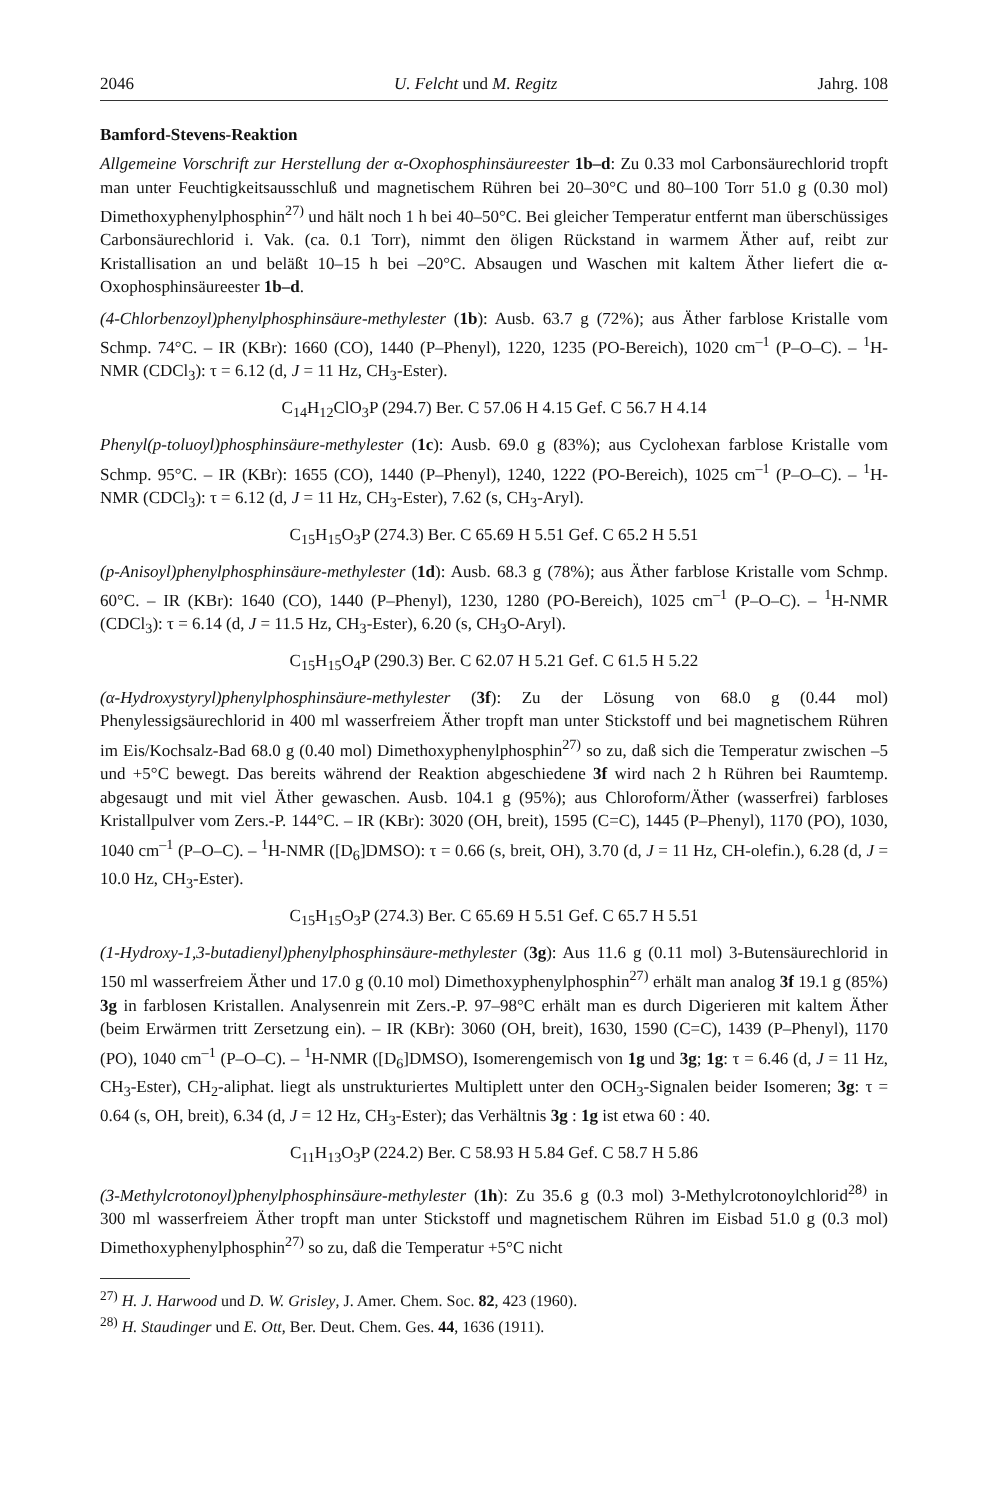2046 U. Felcht und M. Regitz Jahrg. 108
Bamford-Stevens-Reaktion
Allgemeine Vorschrift zur Herstellung der α-Oxophosphinsäureester 1b–d: Zu 0.33 mol Carbonsäurechlorid tropft man unter Feuchtigkeitsausschluß und magnetischem Rühren bei 20–30°C und 80–100 Torr 51.0 g (0.30 mol) Dimethoxyphenylphosphin<sup>27)</sup> und hält noch 1 h bei 40–50°C. Bei gleicher Temperatur entfernt man überschüssiges Carbonsäurechlorid i. Vak. (ca. 0.1 Torr), nimmt den öligen Rückstand in warmem Äther auf, reibt zur Kristallisation an und beläßt 10–15 h bei –20°C. Absaugen und Waschen mit kaltem Äther liefert die α-Oxophosphinsäureester 1b–d.
(4-Chlorbenzoyl)phenylphosphinsäure-methylester (1b): Ausb. 63.7 g (72%); aus Äther farblose Kristalle vom Schmp. 74°C. – IR (KBr): 1660 (CO), 1440 (P–Phenyl), 1220, 1235 (PO-Bereich), 1020 cm<sup>–1</sup> (P–O–C). – <sup>1</sup>H-NMR (CDCl<sub>3</sub>): τ = 6.12 (d, J = 11 Hz, CH<sub>3</sub>-Ester).
C<sub>14</sub>H<sub>12</sub>ClO<sub>3</sub>P (294.7) Ber. C 57.06 H 4.15 Gef. C 56.7 H 4.14
Phenyl(p-toluoyl)phosphinsäure-methylester (1c): Ausb. 69.0 g (83%); aus Cyclohexan farblose Kristalle vom Schmp. 95°C. – IR (KBr): 1655 (CO), 1440 (P–Phenyl), 1240, 1222 (PO-Bereich), 1025 cm<sup>–1</sup> (P–O–C). – <sup>1</sup>H-NMR (CDCl<sub>3</sub>): τ = 6.12 (d, J = 11 Hz, CH<sub>3</sub>-Ester), 7.62 (s, CH<sub>3</sub>-Aryl).
C<sub>15</sub>H<sub>15</sub>O<sub>3</sub>P (274.3) Ber. C 65.69 H 5.51 Gef. C 65.2 H 5.51
(p-Anisoyl)phenylphosphinsäure-methylester (1d): Ausb. 68.3 g (78%); aus Äther farblose Kristalle vom Schmp. 60°C. – IR (KBr): 1640 (CO), 1440 (P–Phenyl), 1230, 1280 (PO-Bereich), 1025 cm<sup>–1</sup> (P–O–C). – <sup>1</sup>H-NMR (CDCl<sub>3</sub>): τ = 6.14 (d, J = 11.5 Hz, CH<sub>3</sub>-Ester), 6.20 (s, CH<sub>3</sub>O-Aryl).
C<sub>15</sub>H<sub>15</sub>O<sub>4</sub>P (290.3) Ber. C 62.07 H 5.21 Gef. C 61.5 H 5.22
(α-Hydroxystyryl)phenylphosphinsäure-methylester (3f): Zu der Lösung von 68.0 g (0.44 mol) Phenylessigsäurechlorid in 400 ml wasserfreiem Äther tropft man unter Stickstoff und bei magnetischem Rühren im Eis/Kochsalz-Bad 68.0 g (0.40 mol) Dimethoxyphenylphosphin<sup>27)</sup> so zu, daß sich die Temperatur zwischen –5 und +5°C bewegt. Das bereits während der Reaktion abgeschiedene 3f wird nach 2 h Rühren bei Raumtemp. abgesaugt und mit viel Äther gewaschen. Ausb. 104.1 g (95%); aus Chloroform/Äther (wasserfrei) farbloses Kristallpulver vom Zers.-P. 144°C. – IR (KBr): 3020 (OH, breit), 1595 (C=C), 1445 (P–Phenyl), 1170 (PO), 1030, 1040 cm<sup>–1</sup> (P–O–C). – <sup>1</sup>H-NMR ([D<sub>6</sub>]DMSO): τ = 0.66 (s, breit, OH), 3.70 (d, J = 11 Hz, CH-olefin.), 6.28 (d, J = 10.0 Hz, CH<sub>3</sub>-Ester).
C<sub>15</sub>H<sub>15</sub>O<sub>3</sub>P (274.3) Ber. C 65.69 H 5.51 Gef. C 65.7 H 5.51
(1-Hydroxy-1,3-butadienyl)phenylphosphinsäure-methylester (3g): Aus 11.6 g (0.11 mol) 3-Butensäurechlorid in 150 ml wasserfreiem Äther und 17.0 g (0.10 mol) Dimethoxyphenylphosphin<sup>27)</sup> erhält man analog 3f 19.1 g (85%) 3g in farblosen Kristallen. Analysenrein mit Zers.-P. 97–98°C erhält man es durch Digerieren mit kaltem Äther (beim Erwärmen tritt Zersetzung ein). – IR (KBr): 3060 (OH, breit), 1630, 1590 (C=C), 1439 (P–Phenyl), 1170 (PO), 1040 cm<sup>–1</sup> (P–O–C). – <sup>1</sup>H-NMR ([D<sub>6</sub>]DMSO), Isomerengemisch von 1g und 3g; 1g: τ = 6.46 (d, J = 11 Hz, CH<sub>3</sub>-Ester), CH<sub>2</sub>-aliphat. liegt als unstrukturiertes Multiplett unter den OCH<sub>3</sub>-Signalen beider Isomeren; 3g: τ = 0.64 (s, OH, breit), 6.34 (d, J = 12 Hz, CH<sub>3</sub>-Ester); das Verhältnis 3g : 1g ist etwa 60 : 40.
C<sub>11</sub>H<sub>13</sub>O<sub>3</sub>P (224.2) Ber. C 58.93 H 5.84 Gef. C 58.7 H 5.86
(3-Methylcrotonoyl)phenylphosphinsäure-methylester (1h): Zu 35.6 g (0.3 mol) 3-Methylcrotonoylchlorid<sup>28)</sup> in 300 ml wasserfreiem Äther tropft man unter Stickstoff und magnetischem Rühren im Eisbad 51.0 g (0.3 mol) Dimethoxyphenylphosphin<sup>27)</sup> so zu, daß die Temperatur +5°C nicht
<sup>27)</sup> H. J. Harwood und D. W. Grisley, J. Amer. Chem. Soc. 82, 423 (1960).
<sup>28)</sup> H. Staudinger und E. Ott, Ber. Deut. Chem. Ges. 44, 1636 (1911).